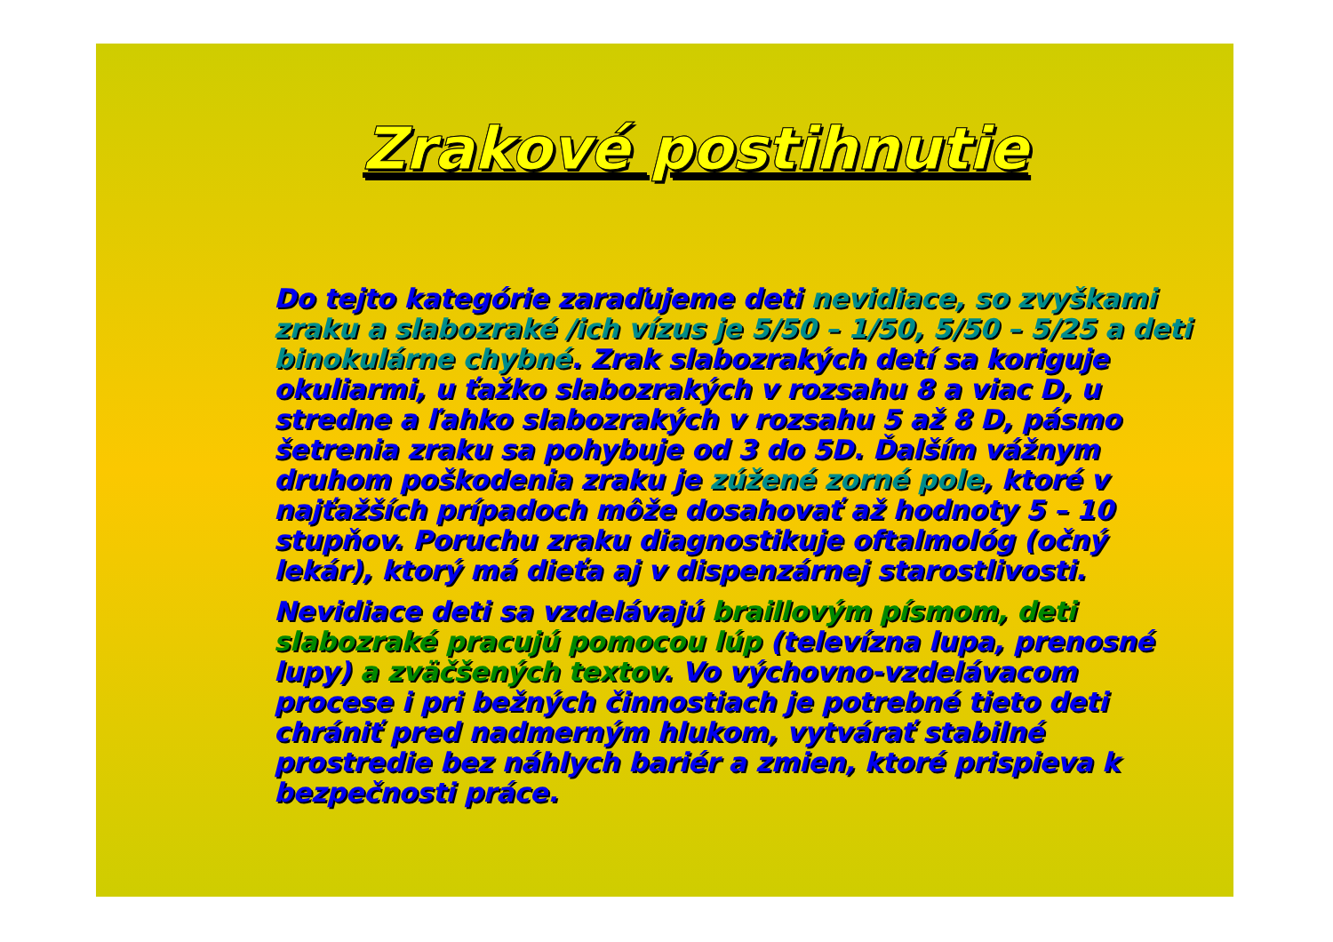Zrakové postihnutie
Do tejto kategórie zaraďujeme deti nevidiace, so zvyškami zraku a slabozraké /ich vízus je 5/50 – 1/50, 5/50 – 5/25 a deti binokulárne chybné. Zrak slabozrakých detí sa koriguje okuliarmi, u ťažko slabozrakých v rozsahu 8 a viac D, u stredne a ľahko slabozrakých v rozsahu 5 až 8 D, pásmo šetrenia zraku sa pohybuje od 3 do 5D. Ďalším vážnym druhom poškodenia zraku je zúžené zorné pole, ktoré v najťažších prípadoch môže dosahovať až hodnoty 5 – 10 stupňov. Poruchu zraku diagnostikuje oftalmológ (očný lekár), ktorý má dieťa aj v dispenzárnej starostlivosti.
Nevidiace deti sa vzdelávajú braillovým písmom, deti slabozraké pracujú pomocou lúp (televízna lupa, prenosné lupy) a zväčšených textov. Vo výchovno-vzdelávacom procese i pri bežných činnostiach je potrebné tieto deti chrániť pred nadmerným hlukom, vytvárať stabilné prostredie bez náhlych bariér a zmien, ktoré prispieva k bezpečnosti práce.